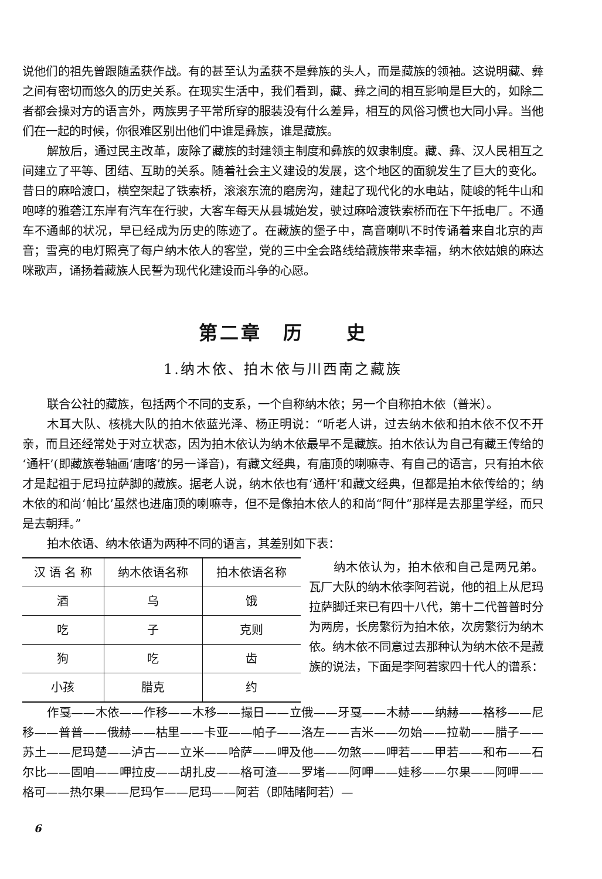说他们的祖先曾跟随孟获作战。有的甚至认为孟获不是彝族的头人，而是藏族的领袖。这说明藏、彝之间有密切而悠久的历史关系。在现实生活中，我们看到，藏、彝之间的相互影响是巨大的，如除二者都会操对方的语言外，两族男子平常所穿的服装没有什么差异，相互的风俗习惯也大同小异。当他们在一起的时候，你很难区别出他们中谁是彝族，谁是藏族。
解放后，通过民主改革，废除了藏族的封建领主制度和彝族的奴隶制度。藏、彝、汉人民相互之间建立了平等、团结、互助的关系。随着社会主义建设的发展，这个地区的面貌发生了巨大的变化。昔日的麻哈渡口，横空架起了铁索桥，滚滚东流的磨房沟，建起了现代化的水电站，陡峻的牦牛山和咆哮的雅砻江东岸有汽车在行驶，大客车每天从县城始发，驶过麻哈渡铁索桥而在下午抵电厂。不通车不通邮的状况，早已经成为历史的陈迹了。在藏族的堡子中，高音喇叭不时传诵着来自北京的声音；雪亮的电灯照亮了每户纳木依人的客堂，党的三中全会路线给藏族带来幸福，纳木依姑娘的麻达咪歌声，诵扬着藏族人民誓为现代化建设而斗争的心愿。
第二章　历　　史
1.纳木依、拍木依与川西南之藏族
联合公社的藏族，包括两个不同的支系，一个自称纳木依；另一个自称拍木依（普米）。
木耳大队、核桃大队的拍木依蓝光泽、杨正明说：“听老人讲，过去纳木依和拍木依不仅不开亲，而且还经常处于对立状态，因为拍木依认为纳木依最早不是藏族。拍木依认为自己有藏王传给的‘通杆’(即藏族卷轴画‘唐喀’的另一译音)，有藏文经典，有庙顶的喇嘛寺、有自己的语言，只有拍木依才是起祖于尼玛拉萨脚的藏族。据老人说，纳木依也有‘通杆’和藏文经典，但都是拍木依传给的；纳木依的和尚‘帕比’虽然也进庙顶的喇嘛寺，但不是像拍木依人的和尚“阿什”那样是去那里学经，而只是去朝拜。”
拍木依语、纳木依语为两种不同的语言，其差别如下表：
| 汉 语 名 称 | 纳木依语名称 | 拍木依语名称 |
| --- | --- | --- |
| 酒 | 乌 | 饿 |
| 吃 | 子 | 克则 |
| 狗 | 吃 | 齿 |
| 小孩 | 腊克 | 约 |
纳木依认为，拍木依和自己是两兄弟。瓦厂大队的纳木依李阿若说，他的祖上从尼玛拉萨脚迁来已有四十八代，第十二代普普时分为两房，长房繁衍为拍木依，次房繁衍为纳木依。纳木依不同意过去那种认为纳木依不是藏族的说法，下面是李阿若家四十代人的谱系：
作戛——木依——作移——木移——撮日——立俄——牙戛——木赫——纳赫——格移——尼移——普普——俄赫——枯里——卡亚——帕子——洛左——吉米——勿始——拉勒——腊子——苏土——尼玛楚——泸古——立米——哈萨——呷及他——勿煞——呷若——甲若——和布——石尔比——固咱——呷拉皮——胡扎皮——格可渣——罗堵——阿呷——娃移——尔果——阿呷——格可——热尔果——尼玛乍——尼玛——阿若（即陆睹阿若）—
6